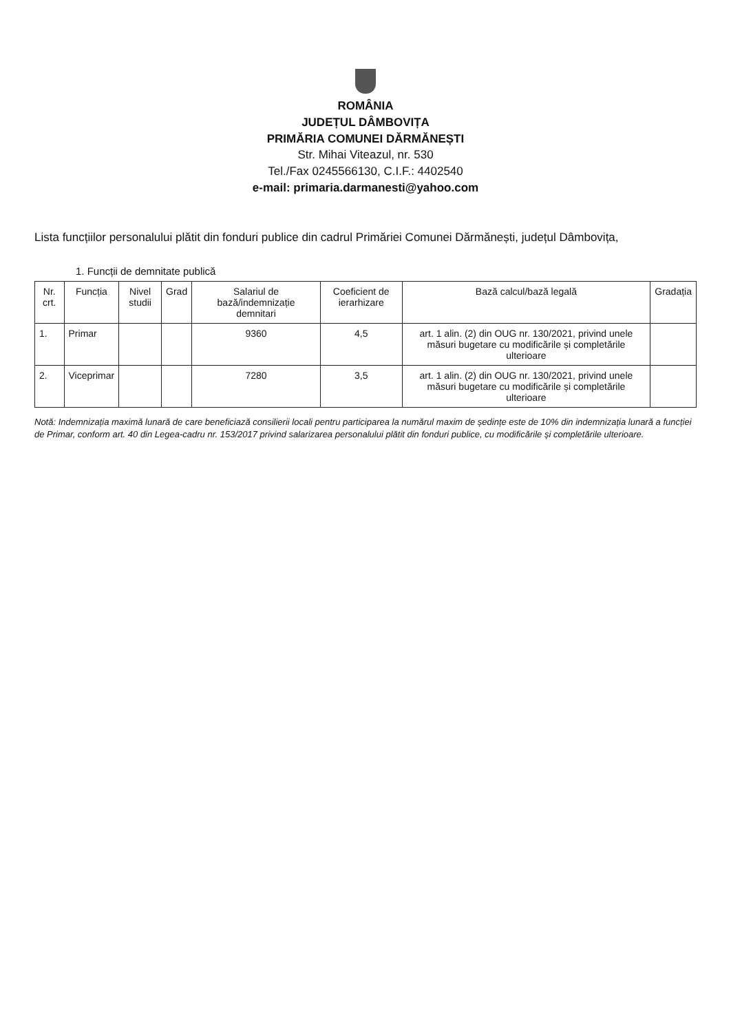ROMÂNIA
JUDEȚUL DÂMBOVIȚA
PRIMĂRIA COMUNEI DĂRMĂNEȘTI
Str. Mihai Viteazul, nr. 530
Tel./Fax 0245566130, C.I.F.: 4402540
e-mail: primaria.darmanesti@yahoo.com
Lista funcțiilor personalului plătit din fonduri publice din cadrul Primăriei Comunei Dărmănești, județul Dâmbovița,
1. Funcții de demnitate publică
| Nr. crt. | Funcția | Nivel studii | Grad | Salariul de bază/indemnizație demnitari | Coeficient de ierarhizare | Bază calcul/bază legală | Gradația |
| --- | --- | --- | --- | --- | --- | --- | --- |
| 1. | Primar | | | 9360 | 4,5 | art. 1 alin. (2) din OUG nr. 130/2021, privind unele măsuri bugetare cu modificările și completările ulterioare | |
| 2. | Viceprimar | | | 7280 | 3,5 | art. 1 alin. (2) din OUG nr. 130/2021, privind unele măsuri bugetare cu modificările și completările ulterioare | |
Notă: Indemnizația maximă lunară de care beneficiază consilierii locali pentru participarea la numărul maxim de ședințe este de 10% din indemnizația lunară a funcției de Primar, conform art. 40 din Legea-cadru nr. 153/2017 privind salarizarea personalului plătit din fonduri publice, cu modificările și completările ulterioare.